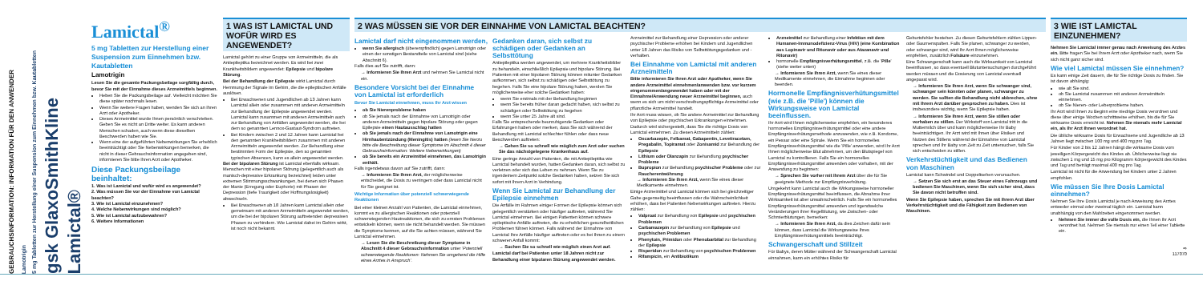GEBRAUCHSINFORMATION: INFORMATION FÜR DEN ANWENDER
Lamotrigin
5 mg Tabletten zur Herstellung einer Suspension zum Einnehmen bzw. Kautabletten
gsk GlaxoSmithKline Lamictal®
Lamictal<sup>®</sup>
5 mg Tabletten zur Herstellung einer Suspension zum Einnehmen bzw. Kautabletten
Lamotrigin
Lesen Sie die gesamte Packungsbeilage sorgfältig durch, bevor Sie mit der Einnahme dieses Arzneimittels beginnen.
Heben Sie die Packungsbeilage auf. Vielleicht möchten Sie diese später nochmals lesen.
Wenn Sie weitere Fragen haben, wenden Sie sich an Ihren Arzt oder Apotheker.
Dieses Arzneimittel wurde Ihnen persönlich verschrieben. Geben Sie es nicht an Dritte weiter. Es kann anderen Menschen schaden, auch wenn diese dieselben Beschwerden haben wie Sie.
Wenn eine der aufgeführten Nebenwirkungen Sie erheblich beeinträchtigt oder Sie Nebenwirkungen bemerken, die nicht in dieser Gebrauchsinformation angegeben sind, informieren Sie bitte Ihren Arzt oder Apotheker.
Diese Packungsbeilage beinhaltet:
1. Was ist Lamictal und wofür wird es angewendet?
2. Was müssen Sie vor der Einnahme von Lamictal beachten?
3. Wie ist Lamictal einzunehmen?
4. Welche Nebenwirkungen sind möglich?
5. Wie ist Lamictal aufzubewahren?
6. Weitere Informationen
1 WAS IST LAMICTAL UND WOFÜR WIRD ES ANGEWENDET?
Lamictal gehört zu einer Gruppe von Arzneimitteln, die als Antiepileptika bezeichnet werden. Es wird bei zwei Krankheitsbildern angewendet: Epilepsie und bipolare Störung.
Bei der Behandlung der Epilepsie wirkt Lamictal durch Hemmung der Signale im Gehirn, die die epileptischen Anfälle auslösen.
Bei Erwachsenen und Jugendlichen ab 13 Jahren kann Lamictal allein oder zusammen mit anderen Arzneimitteln zur Behandlung der Epilepsie angewendet werden. Lamictal kann zusammen mit anderen Arzneimitteln auch zur Behandlung von Anfällen angewendet werden, die bei dem so genannten Lennox-Gastaut-Syndrom auftreten.
Bei Kindern zwischen 2 und 12 Jahren kann Lamictal bei den genannten Krankheitsbildern zusammen mit anderen Arzneimitteln angewendet werden. Zur Behandlung einer bestimmten Form der Epilepsie, den so genannten typischen Absencen, kann es allein angewendet werden.
Bei der bipolaren Störung ist Lamictal ebenfalls wirksam. Menschen mit einer bipolaren Störung (gelegentlich auch als manisch-depressive Erkrankung bezeichnet) leiden unter extremen Stimmungsschwankungen, bei denen sich Phasen der Manie (Erregung oder Euphorie) mit Phasen der Depression (tiefe Traurigkeit oder Hoffnungslosigkeit) abwechseln.
Bei Erwachsenen ab 18 Jahren kann Lamictal allein oder gemeinsam mit anderen Arzneimitteln angewendet werden, um die bei der bipolaren Störung auftretenden depressiven Phasen zu verhindern. Wie Lamictal dabei im Gehirn wirkt, ist noch nicht bekannt.
2 WAS MÜSSEN SIE VOR DER EINNAHME VON LAMICTAL BEACHTEN?
Lamictal darf nicht eingenommen werden,
wenn Sie allergisch (überempfindlich) gegen Lamotrigin oder einen der sonstigen Bestandteile von Lamictal sind (siehe Abschnitt 6).
Falls dies auf Sie zutrifft, dann:
→ Informieren Sie Ihren Arzt und nehmen Sie Lamictal nicht ein.
Besondere Vorsicht bei der Einnahme von Lamictal ist erforderlich
Bevor Sie Lamictal einnehmen, muss Ihr Arzt wissen
ob Sie Nierenprobleme haben
ob Sie jemals nach der Einnahme von Lamotrigin oder anderen Arzneimitteln gegen bipolare Störung oder gegen Epilepsie einen Hautausschlag hatten
ob Sie jemals nach der Einnahme von Lamotrigin eine Hirnhautentzündung (Meningitis) hatten (lesen Sie hierzu bitte die Beschreibung dieser Symptome im Abschnitt 4 dieser Gebrauchsinformation: Weitere Nebenwirkungen)
ob Sie bereits ein Arzneimittel einnehmen, das Lamotrigin enthält.
Falls irgendetwas davon auf Sie zutrifft, dann:
→ Informieren Sie Ihren Arzt, der möglicherweise entscheidet, die Dosis zu verringern oder dass Lamictal nicht für Sie geeignet ist.
Wichtige Information über potenziell schwerwiegende Reaktionen
Bei einer kleinen Anzahl von Patienten, die Lamictal einnehmen, kommt es zu allergischen Reaktionen oder potenziell schwerwiegenden Hautreaktionen, die sich zu ernsten Problemen entwickeln können, wenn sie nicht behandelt werden. Sie müssen die Symptome kennen, auf die Sie achten müssen, während Sie Lamictal einnehmen.
→ Lesen Sie die Beschreibung dieser Symptome in Abschnitt 4 dieser Gebrauchsinformation unter 'Potenziell schwerwiegende Reaktionen: Nehmen Sie umgehend die Hilfe eines Arztes in Anspruch'.
Gedanken daran, sich selbst zu schädigen oder Gedanken an Selbsttötung
Antiepileptika werden angewendet, um mehrere Krankheitsbilder zu behandeln, einschließlich Epilepsie und bipolare Störung. Bei Patienten mit einer bipolaren Störung können mitunter Gedanken aufkommen, sich selbst zu schädigen oder Selbsttötung zu begehen. Falls Sie eine bipolare Störung haben, werden Sie möglicherweise eher solche Gedanken haben:
wenn Sie erstmals mit der Behandlung beginnen
wenn Sie bereits früher daran gedacht haben, sich selbst zu schädigen oder Selbsttötung zu begehen
wenn Sie unter 25 Jahre alt sind.
Falls Sie entsprechende beunruhigende Gedanken oder Erfahrungen haben oder merken, dass Sie sich während der Behandlung mit Lamictal schlechter fühlen oder dass neue Beschwerden auftreten:
→ Gehen Sie so schnell wie möglich zum Arzt oder suchen Sie das nächstgelegene Krankenhaus auf.
Eine geringe Anzahl von Patienten, die mit Antiepileptika wie Lamictal behandelt wurden, hatten Gedanken daran, sich selbst zu verletzen oder sich das Leben zu nehmen. Wenn Sie zu irgendeinem Zeitpunkt solche Gedanken haben, setzen Sie sich sofort mit Ihrem Arzt in Verbindung.
Wenn Sie Lamictal zur Behandlung der Epilepsie einnehmen
Die Anfälle im Rahmen einiger Formen der Epilepsie können sich gelegentlich verstärken oder häufiger auftreten, während Sie Lamictal einnehmen. Bei einigen Patienten können schwere epileptische Anfälle auftreten, die zu erheblichen gesundheitlichen Problemen führen können. Falls während der Einnahme von Lamictal Ihre Anfälle häufiger auftreten oder es bei Ihnen zu einem schweren Anfall kommt:
→ Suchen Sie so schnell wie möglich einen Arzt auf.
Lamictal darf bei Patienten unter 18 Jahren nicht zur Behandlung einer bipolaren Störung angewendet werden.
Arzneimittel zur Behandlung einer Depression oder anderer psychischer Probleme erhöhen bei Kindern und Jugendlichen unter 18 Jahren das Risiko von Selbsttötungsgedanken und -verhalten.
Bei Einnahme von Lamictal mit anderen Arzneimitteln
Bitte informieren Sie Ihren Arzt oder Apotheker, wenn Sie andere Arzneimittel einnehmen/anwenden bzw. vor kurzem eingenommen/angewendet haben oder mit der Einnahme/Anwendung neuer Arzneimittel beginnen, auch wenn es sich um nicht verschreibungspflichtige Arzneimittel oder pflanzliche Arzneimittel handelt.
Ihr Arzt muss wissen, ob Sie andere Arzneimittel zur Behandlung von Epilepsie oder psychischen Erkrankungen einnehmen. Dadurch wird sichergestellt, dass Sie die richtige Dosis von Lamictal einnehmen. Zu diesen Arzneimitteln zählen:
Oxcarbazepin, Felbamat, Gabapentin, Levetiracetam, Pregabalin, Topiramat oder Zonisamid zur Behandlung der Epilepsie
Lithium oder Olanzapin zur Behandlung psychischer Probleme
Bupropion zur Behandlung psychischer Probleme oder zur Raucherentwöhnung
→ Informieren Sie Ihren Arzt, wenn Sie eines dieser Medikamente einnehmen.
Einige Arzneimittel und Lamictal können sich bei gleichzeitiger Gabe gegenseitig beeinflussen oder die Wahrscheinlichkeit erhöhen, dass bei Patienten Nebenwirkungen auftreten. Hierzu zählen:
Valproat zur Behandlung von Epilepsie und psychischen Problemen
Carbamazepin zur Behandlung von Epilepsie und psychischen Problemen
Phenytoin, Primidon oder Phenobarbital zur Behandlung der Epilepsie
Risperidon zur Behandlung von psychischen Problemen
Rifampicin, ein Antibiotikum
Arzneimittel zur Behandlung einer Infektion mit dem Humanen-Immunodefizienz-Virus (HIV) (eine Kombination aus Lopinavir und Ritonavir oder aus Atazanavir und Ritonavir)
hormonelle Empfängnisverhütungsmittel, z.B. die 'Pille' (siehe weiter unten)
→ Informieren Sie Ihren Arzt, wenn Sie eines dieser Medikamente einnehmen, die Einnahme beginnen oder beenden.
Hormonelle Empfängnisverhütungsmittel (wie z.B. die 'Pille') können die Wirkungsweise von Lamictal beeinflussen.
Ihr Arzt wird Ihnen möglicherweise empfehlen, ein besonderes hormonelles Empfängnisverhütungsmittel oder eine andere Empfängnisverhütungsmethode anzuwenden, wie z.B. Kondome, ein Pessar oder eine Spirale. Wenn Sie ein hormonelles Empfängnisverhütungsmittel wie die 'Pille' anwenden, wird Ihr Arzt Ihnen möglicherweise Blut abnehmen, um den Blutspiegel von Lamictal zu kontrollieren. Falls Sie ein hormonelles Empfängnisverhütungsmittel anwenden oder vorhaben, mit der Anwendung zu beginnen:
→ Sprechen Sie vorher mit Ihrem Arzt über die für Sie geeignete Methode zur Empfängnisverhütung.
Umgekehrt kann Lamictal auch die Wirkungsweise hormoneller Empfängnisverhütungsmittel beeinflussen, die Abnahme ihrer Wirksamkeit ist aber unwahrscheinlich. Falls Sie ein hormonelles Empfängnisverhütungsmittel anwenden und irgendwelche Veränderungen ihrer Regelblutung, wie Zwischen- oder Schmierblutungen, bemerken:
→ Informieren Sie Ihren Arzt, da dies Zeichen dafür sein können, dass Lamictal die Wirkungsweise Ihres Empfängnisverhütungsmittels beeinträchtigt.
Schwangerschaft und Stillzeit
Für Babys, deren Mütter während der Schwangerschaft Lamictal einnahmen, kann ein erhöhtes Risiko für
Geburtsfehler bestehen. Zu diesen Geburtsfehlern zählen Lippen- oder Gaumenspalten. Falls Sie planen, schwanger zu werden, oder schwanger sind, wird Ihr Arzt Ihnen möglicherweise empfehlen, zusätzlich Folsäure einzunehmen.
Eine Schwangerschaft kann auch die Wirksamkeit von Lamictal beeinflussen, so dass eventuell Blutuntersuchungen durchgeführt werden müssen und die Dosierung von Lamictal eventuell angepasst wird.
→ Informieren Sie Ihren Arzt, wenn Sie schwanger sind, schwanger sein könnten oder planen, schwanger zu werden. Sie sollten die Behandlung nicht abbrechen, ohne mit Ihrem Arzt darüber gesprochen zu haben. Dies ist insbesondere wichtig, wenn Sie Epilepsie haben.
→ Informieren Sie Ihren Arzt, wenn Sie stillen oder vorhaben zu stillen. Der Wirkstoff von Lamictal tritt in die Muttermilch über und kann möglicherweise Ihr Baby beeinträchtigen. Ihr Arzt wird mit Ihnen über Risiken und Nutzen des Stillens während der Einnahme von Lamictal sprechen und Ihr Baby von Zeit zu Zeit untersuchen, falls Sie sich entscheiden zu stillen.
Verkehrstüchtigkeit und das Bedienen von Maschinen
Lamictal kann Schwindel und Doppeltsehen verursachen.
→ Setzen Sie sich erst an das Steuer eines Fahrzeugs und bedienen Sie Maschinen, wenn Sie sich sicher sind, dass Sie davon nicht betroffen sind.
Wenn Sie Epilepsie haben, sprechen Sie mit Ihrem Arzt über Verkehrstüchtigkeit und die Fähigkeit zum Bedienen von Maschinen.
3 WIE IST LAMICTAL EINZUNEHMEN?
Nehmen Sie Lamictal immer genau nach Anweisung des Arztes ein. Bitte fragen Sie bei Ihrem Arzt oder Apotheker nach, wenn Sie sich nicht ganz sicher sind.
Wie viel Lamictal müssen Sie einnehmen?
Es kann einige Zeit dauern, die für Sie richtige Dosis zu finden. Sie ist davon abhängig:
wie alt Sie sind.
ob Sie Lamictal zusammen mit anderen Arzneimitteln einnehmen.
ob Sie Nieren- oder Leberprobleme haben.
Ihr Arzt wird Ihnen zu Beginn eine niedrige Dosis verordnen und diese über einige Wochen schrittweise erhöhen, bis die für Sie wirksame Dosis erreicht ist. Nehmen Sie niemals mehr Lamictal ein, als Ihr Arzt Ihnen verordnet hat.
Die übliche wirksame Dosis für Erwachsene und Jugendliche ab 13 Jahren liegt zwischen 100 mg und 400 mg pro Tag.
Für Kinder von 2 bis 12 Jahren hängt die wirksame Dosis vom jeweiligen Körpergewicht des Kindes ab. Üblicherweise liegt sie zwischen 1 mg und 15 mg pro Kilogramm Körpergewicht des Kindes und Tag und beträgt maximal 400 mg pro Tag.
Lamictal ist nicht für die Anwendung bei Kindern unter 2 Jahren empfohlen.
Wie müssen Sie Ihre Dosis Lamictal einnehmen?
Nehmen Sie Ihre Dosis Lamictal je nach Anweisung des Arztes entweder einmal oder zweimal täglich ein. Lamictal kann unabhängig von den Mahlzeiten eingenommen werden.
Nehmen Sie immer die volle Dosis ein, die Ihnen Ihr Arzt verordnet hat. Nehmen Sie niemals nur einen Teil einer Tablette ein.
⇨
117070